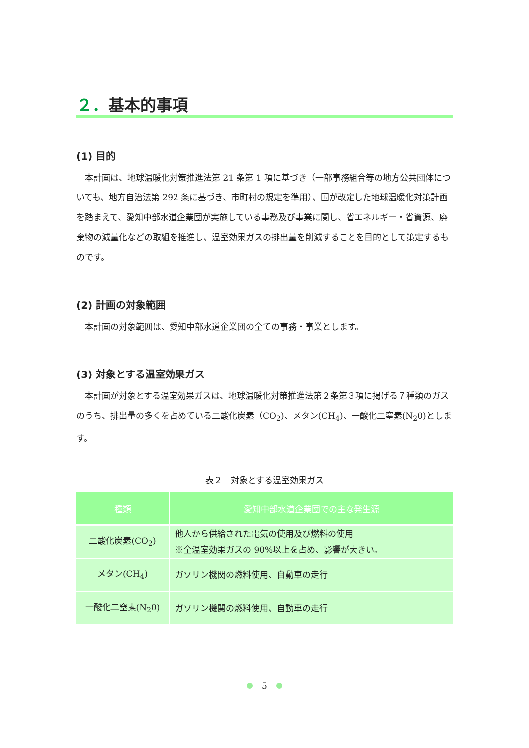２．基本的事項
(1) 目的
本計画は、地球温暖化対策推進法第 21 条第 1 項に基づき（一部事務組合等の地方公共団体についても、地方自治法第 292 条に基づき、市町村の規定を準用）、国が改定した地球温暖化対策計画を踏まえて、愛知中部水道企業団が実施している事務及び事業に関し、省エネルギー・省資源、廃棄物の減量化などの取組を推進し、温室効果ガスの排出量を削減することを目的として策定するものです。
(2) 計画の対象範囲
本計画の対象範囲は、愛知中部水道企業団の全ての事務・事業とします。
(3) 対象とする温室効果ガス
本計画が対象とする温室効果ガスは、地球温暖化対策推進法第２条第３項に掲げる７種類のガスのうち、排出量の多くを占めている二酸化炭素（CO<sub>2</sub>)、メタン(CH<sub>4</sub>)、一酸化二窒素(N<sub>2</sub>0)とします。
表２　対象とする温室効果ガス
| 種類 | 愛知中部水道企業団での主な発生源 |
| --- | --- |
| 二酸化炭素(CO<sub>2</sub>) | 他人から供給された電気の使用及び燃料の使用 ※全温室効果ガスの 90%以上を占め、影響が大きい。 |
| メタン(CH<sub>4</sub>) | ガソリン機関の燃料使用、自動車の走行 |
| 一酸化二窒素(N<sub>2</sub>0) | ガソリン機関の燃料使用、自動車の走行 |
5